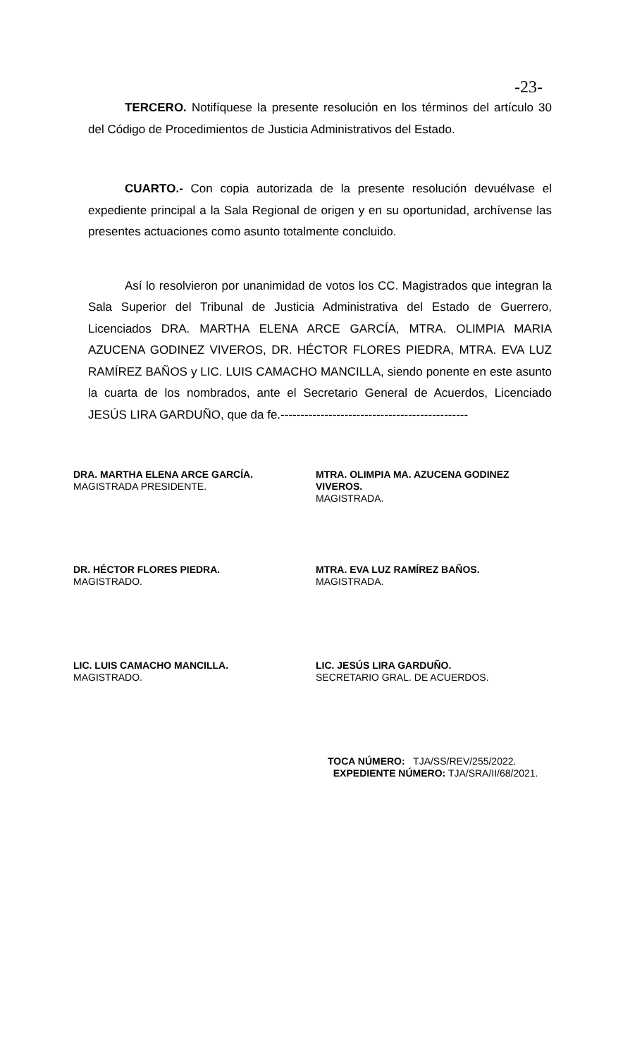-23-
TERCERO. Notifíquese la presente resolución en los términos del artículo 30 del Código de Procedimientos de Justicia Administrativos del Estado.
CUARTO.- Con copia autorizada de la presente resolución devuélvase el expediente principal a la Sala Regional de origen y en su oportunidad, archívense las presentes actuaciones como asunto totalmente concluido.
Así lo resolvieron por unanimidad de votos los CC. Magistrados que integran la Sala Superior del Tribunal de Justicia Administrativa del Estado de Guerrero, Licenciados DRA. MARTHA ELENA ARCE GARCÍA, MTRA. OLIMPIA MARIA AZUCENA GODINEZ VIVEROS, DR. HÉCTOR FLORES PIEDRA, MTRA. EVA LUZ RAMÍREZ BAÑOS y LIC. LUIS CAMACHO MANCILLA, siendo ponente en este asunto la cuarta de los nombrados, ante el Secretario General de Acuerdos, Licenciado JESÚS LIRA GARDUÑO, que da fe.-----------------------------------------------
DRA. MARTHA ELENA ARCE GARCÍA.
MAGISTRADA PRESIDENTE.
MTRA. OLIMPIA MA. AZUCENA GODINEZ VIVEROS.
MAGISTRADA.
DR. HÉCTOR FLORES PIEDRA.
MAGISTRADO.
MTRA. EVA LUZ RAMÍREZ BAÑOS.
MAGISTRADA.
LIC. LUIS CAMACHO MANCILLA.
MAGISTRADO.
LIC. JESÚS LIRA GARDUÑO.
SECRETARIO GRAL. DE ACUERDOS.
TOCA NÚMERO: TJA/SS/REV/255/2022.
EXPEDIENTE NÚMERO: TJA/SRA/II/68/2021.